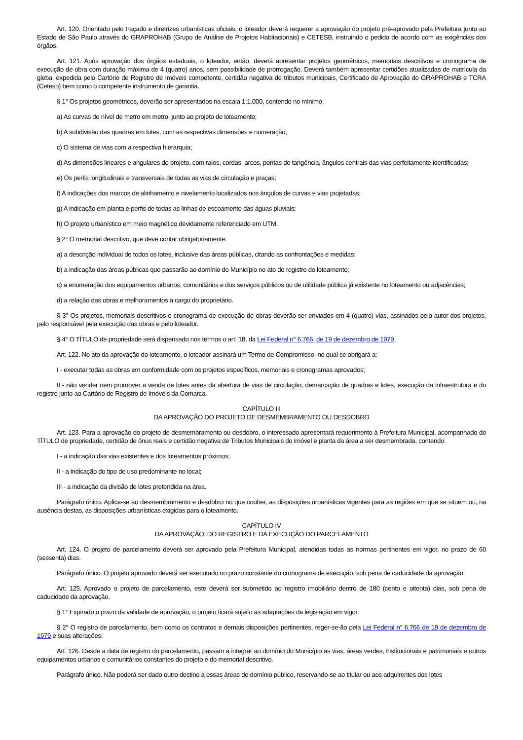Art. 120. Orientado pelo traçado e diretrizes urbanísticas oficiais, o loteador deverá requerer a aprovação do projeto pré-aprovado pela Prefeitura junto ao Estado de São Paulo através do GRAPROHAB (Grupo de Análise de Projetos Habitacionais) e CETESB, instruindo o pedido de acordo com as exigências dos órgãos.
Art. 121. Após aprovação dos órgãos estaduais, o loteador, então, deverá apresentar projetos geométricos, memoriais descritivos e cronograma de execução de obra com duração máxima de 4 (quatro) anos, sem possibilidade de prorrogação. Deverá também apresentar certidões atualizadas de matrícula da gleba, expedida pelo Cartório de Registro de Imóveis competente, certidão negativa de tributos municipais, Certificado de Aprovação do GRAPROHAB e TCRA (Cetesb) bem como o competente instrumento de garantia.
§ 1° Os projetos geométricos, deverão ser apresentados na escala 1:1.000, contendo no mínimo:
a) As curvas de nível de metro em metro, junto ao projeto de loteamento;
b) A subdivisão das quadras em lotes, com as respectivas dimensões e numeração;
c) O sistema de vias com a respectiva hierarquia;
d) As dimensões lineares e angulares do projeto, com raios, cordas, arcos, pontas de tangência, ângulos centrais das vias perfeitamente identificadas;
e) Os perfis longitudinais e transversais de todas as vias de circulação e praças;
f) A indicações dos marcos de alinhamento e nivelamento localizados nos ângulos de curvas e vias projetadas;
g) A indicação em planta e perfis de todas as linhas de escoamento das águas pluviais;
h) O projeto urbanístico em meio magnético devidamente referenciado em UTM.
§ 2° O memorial descritivo, que deve contar obrigatoriamente:
a) a descrição individual de todos os lotes, inclusive das áreas públicas, citando as confrontações e medidas;
b) a indicação das áreas públicas que passarão ao domínio do Município no ato do registro do loteamento;
c) a enumeração dos equipamentos urbanos, comunitários e dos serviços públicos ou de utilidade pública já existente no loteamento ou adjacências;
d) a relação das obras e melhoramentos a cargo do proprietário.
§ 3° Os projetos, memoriais descritivos e cronograma de execução de obras deverão ser enviados em 4 (quatro) vias, assinados pelo autor dos projetos, pelo responsável pela execução das obras e pelo loteador.
§ 4° O TÍTULO de propriedade será dispensado nos termos o art. 18, da Lei Federal n° 6.766, de 19 de dezembro de 1979.
Art. 122. No ato da aprovação do loteamento, o loteador assinará um Termo de Compromisso, no qual se obrigará a:
I - executar todas as obras em conformidade com os projetos específicos, memoriais e cronogramas aprovados;
II - não vender nem promover a venda de lotes antes da abertura de vias de circulação, demarcação de quadras e lotes, execução da infraestrutura e do registro junto ao Cartório de Registro de Imóveis da Comarca.
CAPÍTULO III
DA APROVAÇÃO DO PROJETO DE DESMEMBRAMENTO OU DESDOBRO
Art. 123. Para a aprovação do projeto de desmembramento ou desdobro, o interessado apresentará requerimento à Prefeitura Municipal, acompanhado do TÍTULO de propriedade, certidão de ônus reais e certidão negativa de Tributos Municipais do imóvel e planta da área a ser desmembrada, contendo:
I - a indicação das vias existentes e dos loteamentos próximos;
II - a indicação do tipo de uso predominante no local;
III - a indicação da divisão de lotes pretendida na área.
Parágrafo único. Aplica-se ao desmembramento e desdobro no que couber, as disposições urbanísticas vigentes para as regiões em que se situem ou, na ausência destas, as disposições urbanísticas exigidas para o loteamento.
CAPÍTULO IV
DA APROVAÇÃO, DO REGISTRO E DA EXECUÇÃO DO PARCELAMENTO
Art. 124. O projeto de parcelamento deverá ser aprovado pela Prefeitura Municipal, atendidas todas as normas pertinentes em vigor, no prazo de 60 (sessenta) dias.
Parágrafo único. O projeto aprovado deverá ser executado no prazo constante do cronograma de execução, sob pena de caducidade da aprovação.
Art. 125. Aprovado o projeto de parcelamento, este deverá ser submetido ao registro imobiliário dentro de 180 (cento e oitenta) dias, sob pena de caducidade da aprovação.
§ 1° Expirado o prazo da validade de aprovação, o projeto ficará sujeito as adaptações da legislação em vigor.
§ 2° O registro de parcelamento, bem como os contratos e demais disposições pertinentes, reger-se-ão pela Lei Federal n° 6.766 de 19 de dezembro de 1979 e suas alterações.
Art. 126. Desde a data de registro do parcelamento, passam a integrar ao domínio do Município as vias, áreas verdes, institucionais e patrimoniais e outros equipamentos urbanos e comunitários constantes do projeto e do memorial descritivo.
Parágrafo único. Não poderá ser dado outro destino a essas áreas de domínio público, reservando-se ao titular ou aos adquirentes dos lotes